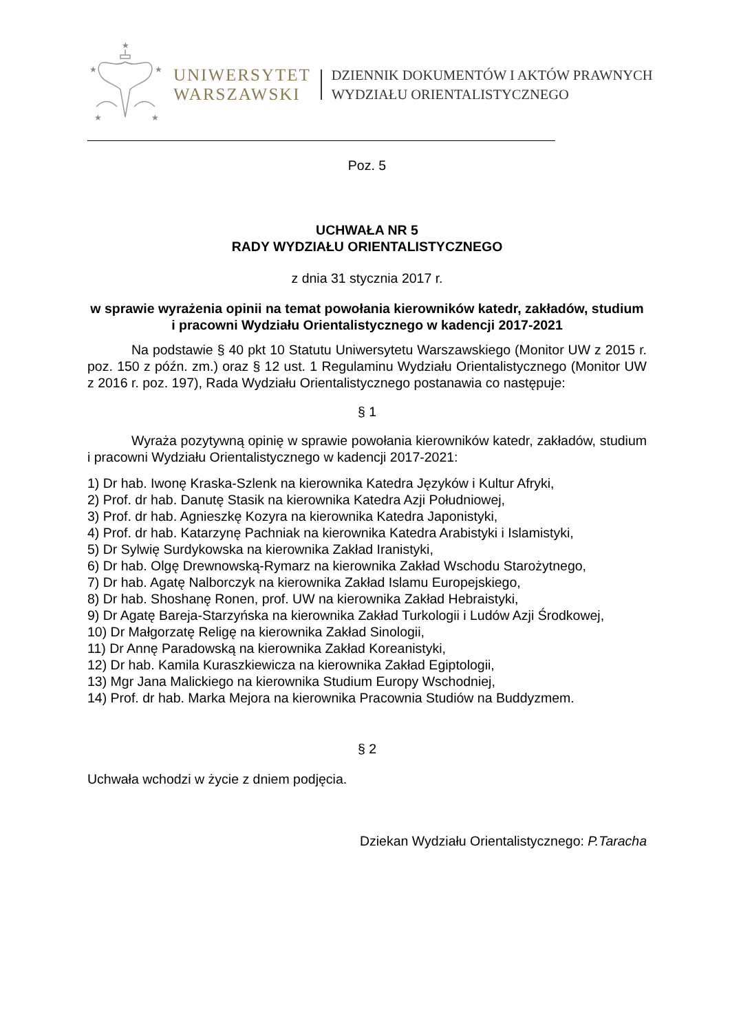★
★
★
★
★
UNIWERSYTET
WARSZAWSKI
DZIENNIK DOKUMENTÓW I AKTÓW PRAWNYCH
WYDZIAŁU ORIENTALISTYCZNEGO
Poz. 5
UCHWAŁA NR 5
RADY WYDZIAŁU ORIENTALISTYCZNEGO
z dnia 31 stycznia 2017 r.
w sprawie wyrażenia opinii na temat powołania kierowników katedr, zakładów, studium i pracowni Wydziału Orientalistycznego w kadencji 2017-2021
Na podstawie § 40 pkt 10 Statutu Uniwersytetu Warszawskiego (Monitor UW z 2015 r. poz. 150 z późn. zm.) oraz § 12 ust. 1 Regulaminu Wydziału Orientalistycznego (Monitor UW z 2016 r. poz. 197), Rada Wydziału Orientalistycznego postanawia co następuje:
§ 1
Wyraża pozytywną opinię w sprawie powołania kierowników katedr, zakładów, studium i pracowni Wydziału Orientalistycznego w kadencji 2017-2021:
1) Dr hab. Iwonę Kraska-Szlenk na kierownika Katedra Języków i Kultur Afryki,
2) Prof. dr hab. Danutę Stasik na kierownika Katedra Azji Południowej,
3) Prof. dr hab. Agnieszkę Kozyra na kierownika Katedra Japonistyki,
4) Prof. dr hab. Katarzynę Pachniak na kierownika Katedra Arabistyki i Islamistyki,
5) Dr Sylwię Surdykowska na kierownika Zakład Iranistyki,
6) Dr hab. Olgę Drewnowską-Rymarz na kierownika Zakład Wschodu Starożytnego,
7) Dr hab. Agatę Nalborczyk na kierownika Zakład Islamu Europejskiego,
8) Dr hab. Shoshanę Ronen, prof. UW na kierownika Zakład Hebraistyki,
9) Dr Agatę Bareja-Starzyńska na kierownika Zakład Turkologii i Ludów Azji Środkowej,
10) Dr Małgorzatę Religę na kierownika Zakład Sinologii,
11) Dr Annę Paradowską na kierownika Zakład Koreanistyki,
12) Dr hab. Kamila Kuraszkiewicza na kierownika Zakład Egiptologii,
13) Mgr Jana Malickiego na kierownika Studium Europy Wschodniej,
14) Prof. dr hab. Marka Mejora na kierownika Pracownia Studiów na Buddyzmem.
§ 2
Uchwała wchodzi w życie z dniem podjęcia.
Dziekan Wydziału Orientalistycznego: P.Taracha